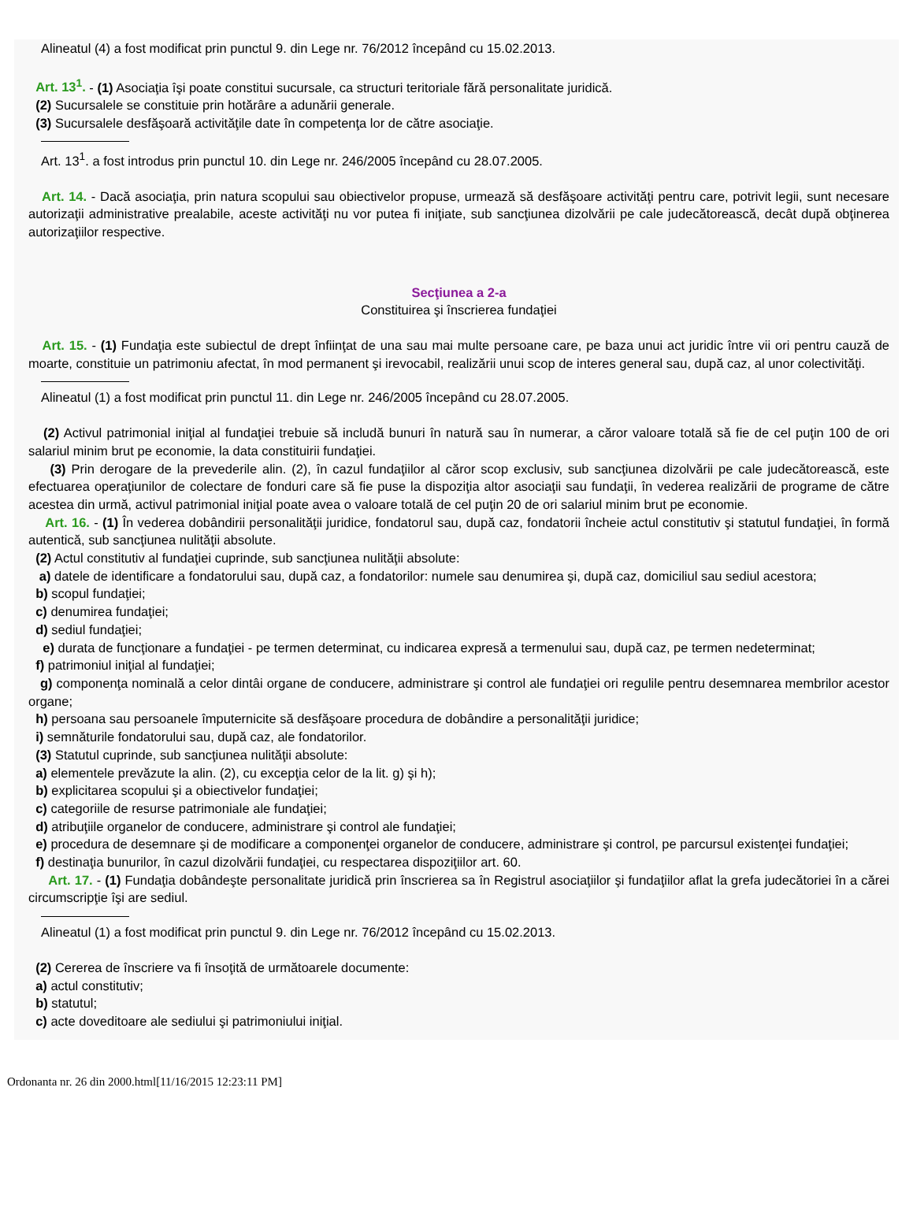Alineatul (4) a fost modificat prin punctul 9. din Lege nr. 76/2012 începând cu 15.02.2013.
Art. 13<sup>1</sup>. - (1) Asociaţia îşi poate constitui sucursale, ca structuri teritoriale fără personalitate juridică.
(2) Sucursalele se constituie prin hotărâre a adunării generale.
(3) Sucursalele desfăşoară activităţile date în competenţa lor de către asociaţie.
Art. 13<sup>1</sup>. a fost introdus prin punctul 10. din Lege nr. 246/2005 începând cu 28.07.2005.
Art. 14. - Dacă asociaţia, prin natura scopului sau obiectivelor propuse, urmează să desfăşoare activităţi pentru care, potrivit legii, sunt necesare autorizaţii administrative prealabile, aceste activităţi nu vor putea fi iniţiate, sub sancţiunea dizolvării pe cale judecătorească, decât după obţinerea autorizaţiilor respective.
Secţiunea a 2-a
Constituirea şi înscrierea fundaţiei
Art. 15. - (1) Fundaţia este subiectul de drept înfiinţat de una sau mai multe persoane care, pe baza unui act juridic între vii ori pentru cauză de moarte, constituie un patrimoniu afectat, în mod permanent şi irevocabil, realizării unui scop de interes general sau, după caz, al unor colectivităţi.
Alineatul (1) a fost modificat prin punctul 11. din Lege nr. 246/2005 începând cu 28.07.2005.
(2) Activul patrimonial iniţial al fundaţiei trebuie să includă bunuri în natură sau în numerar, a căror valoare totală să fie de cel puţin 100 de ori salariul minim brut pe economie, la data constituirii fundaţiei.
(3) Prin derogare de la prevederile alin. (2), în cazul fundaţiilor al căror scop exclusiv, sub sancţiunea dizolvării pe cale judecătorească, este efectuarea operaţiunilor de colectare de fonduri care să fie puse la dispoziţia altor asociaţii sau fundaţii, în vederea realizării de programe de către acestea din urmă, activul patrimonial iniţial poate avea o valoare totală de cel puţin 20 de ori salariul minim brut pe economie.
Art. 16. - (1) În vederea dobândirii personalităţii juridice, fondatorul sau, după caz, fondatorii încheie actul constitutiv şi statutul fundaţiei, în formă autentică, sub sancţiunea nulităţii absolute.
(2) Actul constitutiv al fundaţiei cuprinde, sub sancţiunea nulităţii absolute:
a) datele de identificare a fondatorului sau, după caz, a fondatorilor: numele sau denumirea şi, după caz, domiciliul sau sediul acestora;
b) scopul fundaţiei;
c) denumirea fundaţiei;
d) sediul fundaţiei;
e) durata de funcţionare a fundaţiei - pe termen determinat, cu indicarea expresă a termenului sau, după caz, pe termen nedeterminat;
f) patrimoniul iniţial al fundaţiei;
g) componenţa nominală a celor dintâi organe de conducere, administrare şi control ale fundaţiei ori regulile pentru desemnarea membrilor acestor organe;
h) persoana sau persoanele împuternicite să desfăşoare procedura de dobândire a personalităţii juridice;
i) semnăturile fondatorului sau, după caz, ale fondatorilor.
(3) Statutul cuprinde, sub sancţiunea nulităţii absolute:
a) elementele prevăzute la alin. (2), cu excepţia celor de la lit. g) şi h);
b) explicitarea scopului şi a obiectivelor fundaţiei;
c) categoriile de resurse patrimoniale ale fundaţiei;
d) atribuţiile organelor de conducere, administrare şi control ale fundaţiei;
e) procedura de desemnare şi de modificare a componenţei organelor de conducere, administrare şi control, pe parcursul existenţei fundaţiei;
f) destinaţia bunurilor, în cazul dizolvării fundaţiei, cu respectarea dispoziţiilor art. 60.
Art. 17. - (1) Fundaţia dobândeşte personalitate juridică prin înscrierea sa în Registrul asociaţiilor şi fundaţiilor aflat la grefa judecătoriei în a cărei circumscripţie îşi are sediul.
Alineatul (1) a fost modificat prin punctul 9. din Lege nr. 76/2012 începând cu 15.02.2013.
(2) Cererea de înscriere va fi însoţită de următoarele documente:
a) actul constitutiv;
b) statutul;
c) acte doveditoare ale sediului şi patrimoniului iniţial.
Ordonanta nr. 26 din 2000.html[11/16/2015 12:23:11 PM]